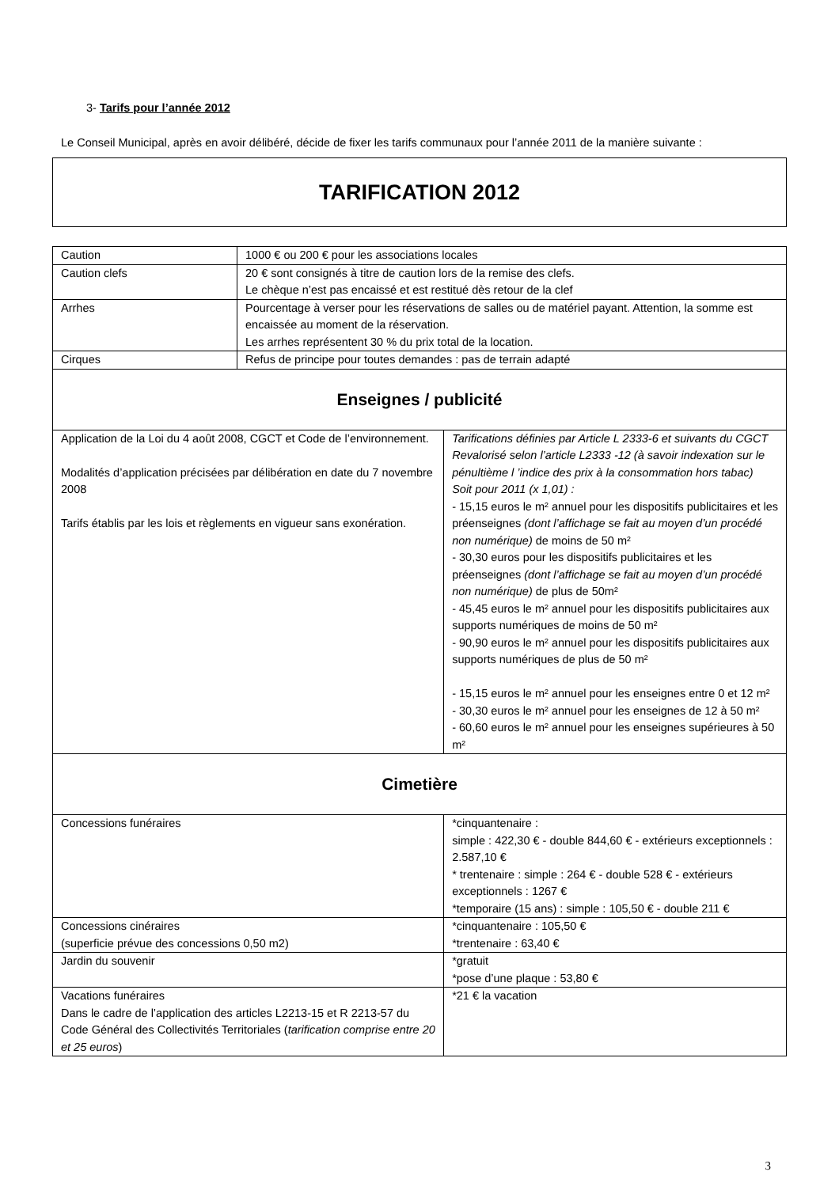3- Tarifs pour l’année 2012
Le Conseil Municipal, après en avoir délibéré, décide de fixer les tarifs communaux pour l’année 2011 de la manière suivante :
TARIFICATION 2012
| Caution | 1000 € ou 200 € pour les associations locales | |
| Caution clefs | 20 € sont consignés à titre de caution lors de la remise des clefs. Le chèque n’est pas encaissé et est restitué dès retour de la clef | |
| Arrhes | Pourcentage à verser pour les réservations de salles ou de matériel payant. Attention, la somme est encaissée au moment de la réservation. Les arrhes représentent 30 % du prix total de la location. | |
| Cirques | Refus de principe pour toutes demandes : pas de terrain adapté | |
| Enseignes / publicité | | |
| Application de la Loi du 4 août 2008, CGCT et Code de l’environnement. Modalités d’application précisées par délibération en date du 7 novembre 2008 Tarifs établis par les lois et règlements en vigueur sans exonération. | | Tarifications définies par Article L 2333-6 et suivants du CGCT Revalorisé selon l’article L2333 -12 (à savoir indexation sur le pénultième l ’indice des prix à la consommation hors tabac) Soit pour 2011 (x 1,01) : - 15,15 euros le m² annuel pour les dispositifs publicitaires et les préenseignes (dont l’affichage se fait au moyen d’un procédé non numérique) de moins de 50 m² - 30,30 euros pour les dispositifs publicitaires et les préenseignes (dont l’affichage se fait au moyen d’un procédé non numérique) de plus de 50m² - 45,45 euros le m² annuel pour les dispositifs publicitaires aux supports numériques de moins de 50 m² - 90,90 euros le m² annuel pour les dispositifs publicitaires aux supports numériques de plus de 50 m² - 15,15 euros le m² annuel pour les enseignes entre 0 et 12 m² - 30,30 euros le m² annuel pour les enseignes de 12 à 50 m² - 60,60 euros le m² annuel pour les enseignes supérieures à 50 m² |
| Cimetière | | |
| Concessions funéraires | | *cinquantenaire : simple : 422,30 € - double 844,60 € - extérieurs exceptionnels : 2.587,10 € * trentenaire : simple : 264 € - double 528 € - extérieurs exceptionnels : 1267 € *temporaire (15 ans) : simple : 105,50 € - double 211 € |
| Concessions cinéraires (superficie prévue des concessions 0,50 m2) | | *cinquantenaire : 105,50 € *trentenaire : 63,40 € |
| Jardin du souvenir | | *gratuit *pose d’une plaque : 53,80 € |
| Vacations funéraires Dans le cadre de l’application des articles L2213-15 et R 2213-57 du Code Général des Collectivités Territoriales ( tarification comprise entre 20 et 25 euros ) | | *21 € la vacation |
3